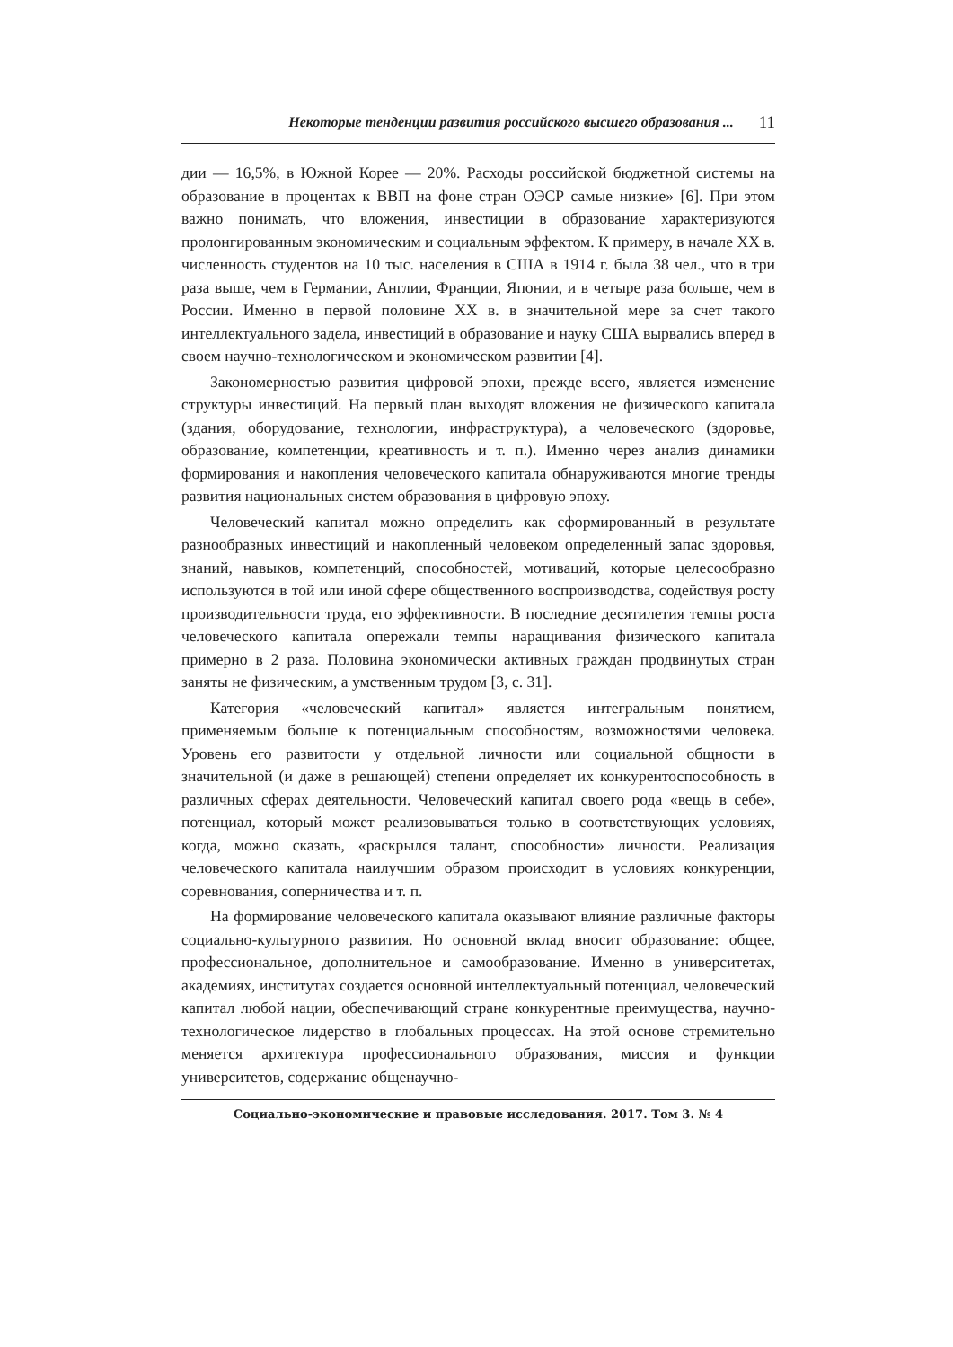Некоторые тенденции развития российского высшего образования ... 11
дии — 16,5%, в Южной Корее — 20%. Расходы российской бюджетной системы на образование в процентах к ВВП на фоне стран ОЭСР самые низкие» [6]. При этом важно понимать, что вложения, инвестиции в образование характеризуются пролонгированным экономическим и социальным эффектом. К примеру, в начале XX в. численность студентов на 10 тыс. населения в США в 1914 г. была 38 чел., что в три раза выше, чем в Германии, Англии, Франции, Японии, и в четыре раза больше, чем в России. Именно в первой половине XX в. в значительной мере за счет такого интеллектуального задела, инвестиций в образование и науку США вырвались вперед в своем научно-технологическом и экономическом развитии [4].
Закономерностью развития цифровой эпохи, прежде всего, является изменение структуры инвестиций. На первый план выходят вложения не физического капитала (здания, оборудование, технологии, инфраструктура), а человеческого (здоровье, образование, компетенции, креативность и т. п.). Именно через анализ динамики формирования и накопления человеческого капитала обнаруживаются многие тренды развития национальных систем образования в цифровую эпоху.
Человеческий капитал можно определить как сформированный в результате разнообразных инвестиций и накопленный человеком определенный запас здоровья, знаний, навыков, компетенций, способностей, мотиваций, которые целесообразно используются в той или иной сфере общественного воспроизводства, содействуя росту производительности труда, его эффективности. В последние десятилетия темпы роста человеческого капитала опережали темпы наращивания физического капитала примерно в 2 раза. Половина экономически активных граждан продвинутых стран заняты не физическим, а умственным трудом [3, с. 31].
Категория «человеческий капитал» является интегральным понятием, применяемым больше к потенциальным способностям, возможностями человека. Уровень его развитости у отдельной личности или социальной общности в значительной (и даже в решающей) степени определяет их конкурентоспособность в различных сферах деятельности. Человеческий капитал своего рода «вещь в себе», потенциал, который может реализовываться только в соответствующих условиях, когда, можно сказать, «раскрылся талант, способности» личности. Реализация человеческого капитала наилучшим образом происходит в условиях конкуренции, соревнования, соперничества и т. п.
На формирование человеческого капитала оказывают влияние различные факторы социально-культурного развития. Но основной вклад вносит образование: общее, профессиональное, дополнительное и самообразование. Именно в университетах, академиях, институтах создается основной интеллектуальный потенциал, человеческий капитал любой нации, обеспечивающий стране конкурентные преимущества, научно-технологическое лидерство в глобальных процессах. На этой основе стремительно меняется архитектура профессионального образования, миссия и функции университетов, содержание общенаучно-
Социально-экономические и правовые исследования. 2017. Том 3. № 4